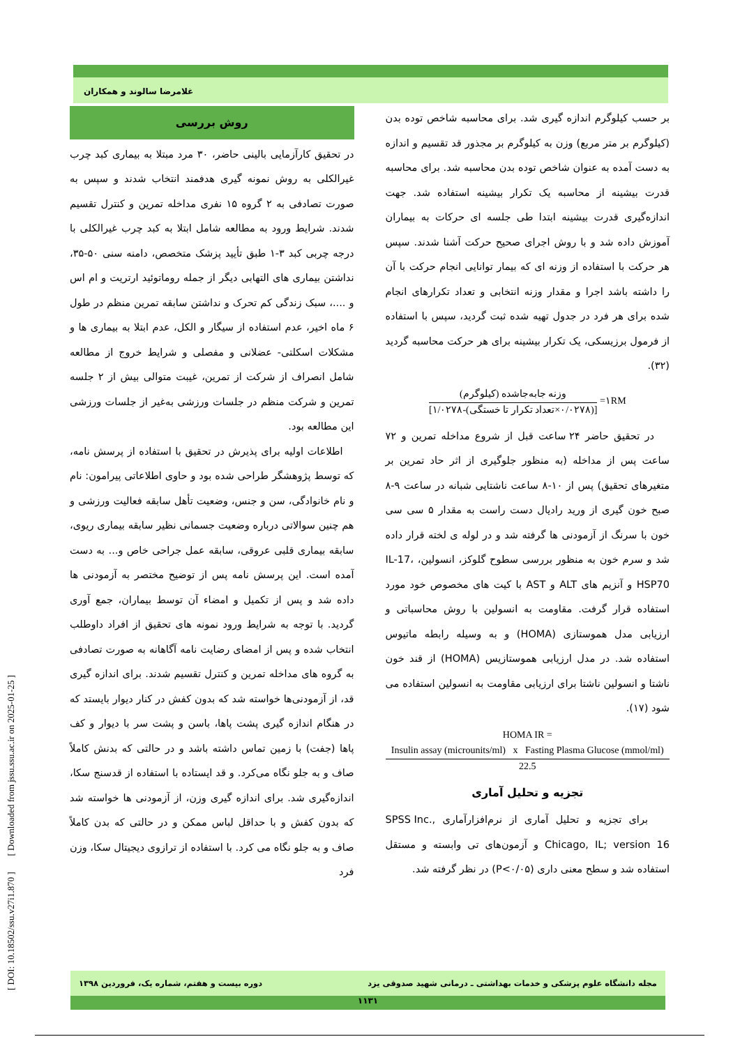غلامرضا سالوند و همکاران
[ DOI: 10.18502/ssu.v27i1.870 ] [ Downloaded from jssu.ssu.ac.ir on 2025-01-25 ]
روش بررسی
در تحقیق کارآزمایی بالینی حاضر، ۳۰ مرد مبتلا به بیماری کبد چرب غیرالکلی به روش نمونه گیری هدفمند انتخاب شدند و سپس به صورت تصادفی به ۲ گروه ۱۵ نفری مداخله تمرین و کنترل تقسیم شدند. شرایط ورود به مطالعه شامل ابتلا به کبد چرب غیرالکلی با درجه چربی کبد ۳-۱ طبق تأیید پزشک متخصص، دامنه سنی ۵۰-۳۵، نداشتن بیماری های التهابی دیگر از جمله روماتوئید ارتریت و ام اس و ....، سبک زندگی کم تحرک و نداشتن سابقه تمرین منظم در طول ۶ ماه اخیر، عدم استفاده از سیگار و الکل، عدم ابتلا به بیماری ها و مشکلات اسکلتی- عضلانی و مفصلی و شرایط خروج از مطالعه شامل انصراف از شرکت از تمرین، غیبت متوالی بیش از ۲ جلسه تمرین و شرکت منظم در جلسات ورزشی به‌غیر از جلسات ورزشی این مطالعه بود.
اطلاعات اولیه برای پذیرش در تحقیق با استفاده از پرسش نامه، که توسط پژوهشگر طراحی شده بود و حاوی اطلاعاتی پیرامون: نام و نام خانوادگی، سن و جنس، وضعیت تأهل سابقه فعالیت ورزشی و هم چنین سوالاتی درباره وضعیت جسمانی نظیر سابقه بیماری ریوی، سابقه بیماری قلبی عروقی، سابقه عمل جراحی خاص و... به دست آمده است. این پرسش نامه پس از توضیح مختصر به آزمودنی ها داده شد و پس از تکمیل و امضاء آن توسط بیماران، جمع آوری گردید. با توجه به شرایط ورود نمونه های تحقیق از افراد داوطلب انتخاب شده و پس از امضای رضایت نامه آگاهانه به صورت تصادفی به گروه های مداخله تمرین و کنترل تقسیم شدند. برای اندازه گیری قد، از آزمودنی‌ها خواسته شد که بدون کفش در کنار دیوار بایستد که در هنگام اندازه گیری پشت پاها، باسن و پشت سر با دیوار و کف پاها (جفت) با زمین تماس داشته باشد و در حالتی که بدنش کاملاً صاف و به جلو نگاه می‌کرد. و قد ایستاده با استفاده از قدسنج سکا، اندازه‌گیری شد. برای اندازه گیری وزن، از آزمودنی ها خواسته شد که بدون کفش و با حداقل لباس ممکن و در حالتی که بدن کاملاً صاف و به جلو نگاه می کرد. با استفاده از ترازوی دیجیتال سکا، وزن فرد
بر حسب کیلوگرم اندازه گیری شد. برای محاسبه شاخص توده بدن (کیلوگرم بر متر مربع) وزن به کیلوگرم بر مجذور قد تقسیم و اندازه به دست آمده به عنوان شاخص توده بدن محاسبه شد. برای محاسبه قدرت بیشینه از محاسبه یک تکرار بیشینه استفاده شد. جهت اندازه‌گیری قدرت بیشینه ابتدا طی جلسه ای حرکات به بیماران آموزش داده شد و با روش اجرای صحیح حرکت آشنا شدند. سپس هر حرکت با استفاده از وزنه ای که بیمار توانایی انجام حرکت با آن را داشته باشد اجرا و مقدار وزنه انتخابی و تعداد تکرارهای انجام شده برای هر فرد در جدول تهیه شده ثبت گردید، سپس با استفاده از فرمول برزیسکی، یک تکرار بیشینه برای هر حرکت محاسبه گردید (۳۲).
۱RM=
وزنه جابه‌جاشده (کیلوگرم)
[(۰/۰۲۷۸×تعداد تکرار تا خستگی)-۱/۰۲۷۸]
در تحقیق حاضر ۲۴ ساعت قبل از شروع مداخله تمرین و ۷۲ ساعت پس از مداخله (به منظور جلوگیری از اثر حاد تمرین بر متغیرهای تحقیق) پس از ۱۰-۸ ساعت ناشتایی شبانه در ساعت ۹-۸ صبح خون گیری از ورید رادیال دست راست به مقدار ۵ سی سی خون با سرنگ از آزمودنی ها گرفته شد و در لوله ی لخته قرار داده شد و سرم خون به منظور بررسی سطوح گلوکز، انسولین، IL-17، HSP70 و آنزیم های ALT و AST با کیت های مخصوص خود مورد استفاده قرار گرفت. مقاومت به انسولین با روش محاسباتی و ارزیابی مدل هموستازی (HOMA) و به وسیله رابطه ماتیوس استفاده شد. در مدل ارزیابی هموستازیس (HOMA) از قند خون ناشتا و انسولین ناشتا برای ارزیابی مقاومت به انسولین استفاده می شود (۱۷).
HOMA IR =
Insulin assay (microunits/ml) x Fasting Plasma Glucose (mmol/ml)
22.5
تجزیه و تحلیل آماری
برای تجزیه و تحلیل آماری از نرم‌افزارآماری SPSS Inc., Chicago, IL; version 16 و آزمون‌های تی وابسته و مستقل استفاده شد و سطح معنی داری (P<۰/۰۵) در نظر گرفته شد.
مجله دانشگاه علوم پزشکی و خدمات بهداشتی ـ درمانی شهید صدوقی یزد دوره بیست و هفتم، شماره یک، فروردین ۱۳۹۸
۱۱۳۱